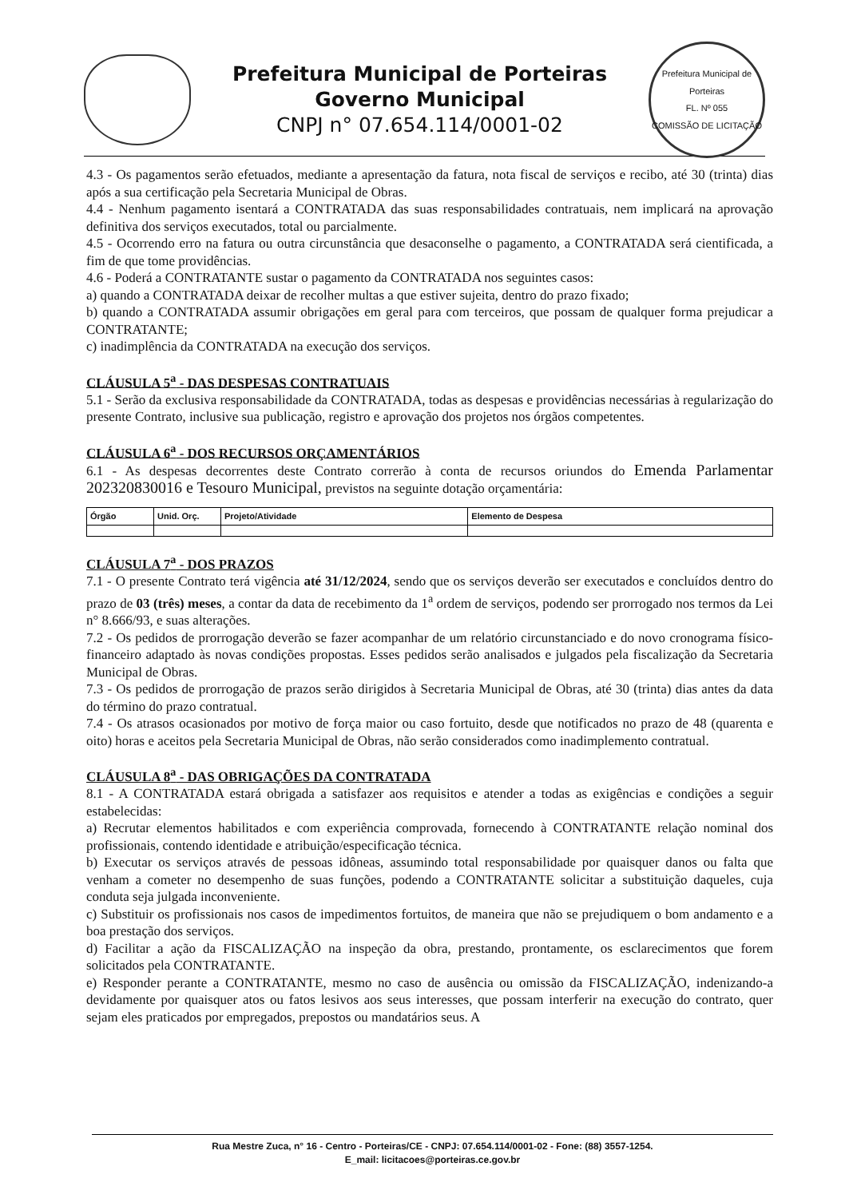Prefeitura Municipal de Porteiras
Governo Municipal
CNPJ n° 07.654.114/0001-02
Prefeitura Municipal de Porteiras
FL. Nº 055
COMISSÃO DE LICITAÇÃO
4.3 - Os pagamentos serão efetuados, mediante a apresentação da fatura, nota fiscal de serviços e recibo, até 30 (trinta) dias após a sua certificação pela Secretaria Municipal de Obras.
4.4 - Nenhum pagamento isentará a CONTRATADA das suas responsabilidades contratuais, nem implicará na aprovação definitiva dos serviços executados, total ou parcialmente.
4.5 - Ocorrendo erro na fatura ou outra circunstância que desaconselhe o pagamento, a CONTRATADA será cientificada, a fim de que tome providências.
4.6 - Poderá a CONTRATANTE sustar o pagamento da CONTRATADA nos seguintes casos:
a) quando a CONTRATADA deixar de recolher multas a que estiver sujeita, dentro do prazo fixado;
b) quando a CONTRATADA assumir obrigações em geral para com terceiros, que possam de qualquer forma prejudicar a CONTRATANTE;
c) inadimplência da CONTRATADA na execução dos serviços.
CLÁUSULA 5<sup>a</sup> - DAS DESPESAS CONTRATUAIS
5.1 - Serão da exclusiva responsabilidade da CONTRATADA, todas as despesas e providências necessárias à regularização do presente Contrato, inclusive sua publicação, registro e aprovação dos projetos nos órgãos competentes.
CLÁUSULA 6<sup>a</sup> - DOS RECURSOS ORÇAMENTÁRIOS
6.1 - As despesas decorrentes deste Contrato correrão à conta de recursos oriundos do Emenda Parlamentar 202320830016 e Tesouro Municipal, previstos na seguinte dotação orçamentária:
| Órgão | Unid. Orç. | Projeto/Atividade | Elemento de Despesa |
| --- | --- | --- | --- |
CLÁUSULA 7<sup>a</sup> - DOS PRAZOS
7.1 - O presente Contrato terá vigência até 31/12/2024, sendo que os serviços deverão ser executados e concluídos dentro do prazo de 03 (três) meses, a contar da data de recebimento da 1<sup>a</sup> ordem de serviços, podendo ser prorrogado nos termos da Lei n° 8.666/93, e suas alterações.
7.2 - Os pedidos de prorrogação deverão se fazer acompanhar de um relatório circunstanciado e do novo cronograma físico-financeiro adaptado às novas condições propostas. Esses pedidos serão analisados e julgados pela fiscalização da Secretaria Municipal de Obras.
7.3 - Os pedidos de prorrogação de prazos serão dirigidos à Secretaria Municipal de Obras, até 30 (trinta) dias antes da data do término do prazo contratual.
7.4 - Os atrasos ocasionados por motivo de força maior ou caso fortuito, desde que notificados no prazo de 48 (quarenta e oito) horas e aceitos pela Secretaria Municipal de Obras, não serão considerados como inadimplemento contratual.
CLÁUSULA 8<sup>a</sup> - DAS OBRIGAÇÕES DA CONTRATADA
8.1 - A CONTRATADA estará obrigada a satisfazer aos requisitos e atender a todas as exigências e condições a seguir estabelecidas:
a) Recrutar elementos habilitados e com experiência comprovada, fornecendo à CONTRATANTE relação nominal dos profissionais, contendo identidade e atribuição/especificação técnica.
b) Executar os serviços através de pessoas idôneas, assumindo total responsabilidade por quaisquer danos ou falta que venham a cometer no desempenho de suas funções, podendo a CONTRATANTE solicitar a substituição daqueles, cuja conduta seja julgada inconveniente.
c) Substituir os profissionais nos casos de impedimentos fortuitos, de maneira que não se prejudiquem o bom andamento e a boa prestação dos serviços.
d) Facilitar a ação da FISCALIZAÇÃO na inspeção da obra, prestando, prontamente, os esclarecimentos que forem solicitados pela CONTRATANTE.
e) Responder perante a CONTRATANTE, mesmo no caso de ausência ou omissão da FISCALIZAÇÃO, indenizando-a devidamente por quaisquer atos ou fatos lesivos aos seus interesses, que possam interferir na execução do contrato, quer sejam eles praticados por empregados, prepostos ou mandatários seus. A
Rua Mestre Zuca, n° 16 - Centro - Porteiras/CE - CNPJ: 07.654.114/0001-02 - Fone: (88) 3557-1254.
E_mail: licitacoes@porteiras.ce.gov.br